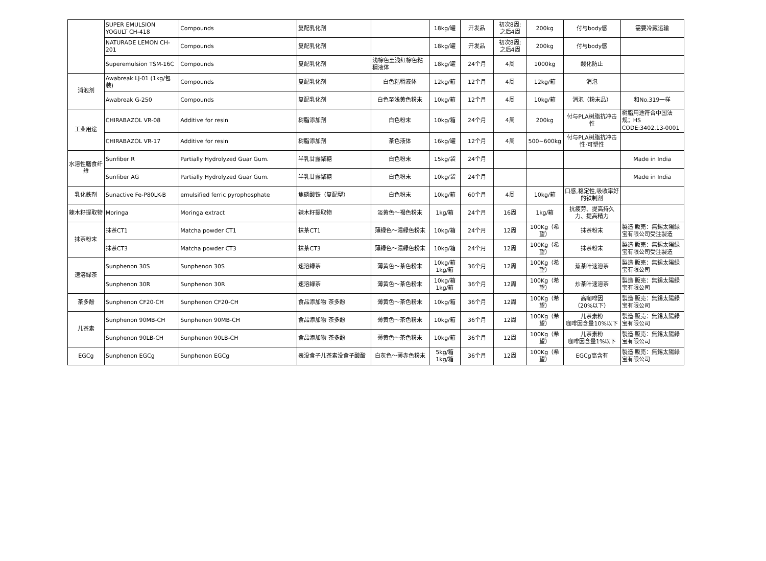| | SUPER EMULSION YOGULT CH-418 | Compounds | 复配乳化剂 | | 18kg/罐 | 开发品 | 初次8周; 之后4周 | 200kg | 付与body感 | 需要冷藏运输 |
| | NATURADE LEMON CH-201 | Compounds | 复配乳化剂 | | 18kg/罐 | 开发品 | 初次8周; 之后4周 | 200kg | 付与body感 | |
| | Superemulsion TSM-16C | Compounds | 复配乳化剂 | 浅棕色至浅红棕色粘稠液体 | 18kg/罐 | 24个月 | 4周 | 1000kg | 酸化防止 | |
| 消泡剂 | Awabreak LJ-01 (1kg/包装) | Compounds | 复配乳化剂 | 白色粘稠液体 | 12kg/箱 | 12个月 | 4周 | 12kg/箱 | 消泡 | |
| | Awabreak G-250 | Compounds | 复配乳化剂 | 白色至浅黄色粉末 | 10kg/箱 | 12个月 | 4周 | 10kg/箱 | 消泡（粉末品） | 和No.319一样 |
| 工业用途 | CHIRABAZOL VR-08 | Additive for resin | 树脂添加剂 | 白色粉末 | 10kg/箱 | 24个月 | 4周 | 200kg | 付与PLA树脂抗冲击性 | 树脂用途符合中国法规；HS CODE:3402.13-0001 |
| | CHIRABAZOL VR-17 | Additive for resin | 树脂添加剂 | 茶色液体 | 16kg/罐 | 12个月 | 4周 | 500~600kg | 付与PLA树脂抗冲击性·可塑性 | |
| 水溶性膳食纤维 | Sunfiber R | Partially Hydrolyzed Guar Gum. | 半乳甘露聚糖 | 白色粉末 | 15kg/袋 | 24个月 | | | | Made in India |
| | Sunfiber AG | Partially Hydrolyzed Guar Gum. | 半乳甘露聚糖 | 白色粉末 | 10kg/袋 | 24个月 | | | | Made in India |
| 乳化鉄剤 | Sunactive Fe-P80LK-B | emulsified ferric pyrophosphate | 焦磷酸铁（复配型） | 白色粉末 | 10kg/箱 | 60个月 | 4周 | 10kg/箱 | 口感,稳定性,吸收率好的铁制剂 | |
| 辣木籽提取物 | Moringa | Moringa extract | 辣木籽提取物 | 淡黄色～褐色粉末 | 1kg/箱 | 24个月 | 16周 | 1kg/箱 | 抗疲劳、提高持久力、提高精力 | |
| 抹茶粉末 | 抹茶CT1 | Matcha powder CT1 | 抹茶CT1 | 薄緑色～濃緑色粉末 | 10kg/箱 | 24个月 | 12周 | 100Kg（希望） | 抹茶粉末 | 製造·販売：無錫太陽緑宝有限公司受注製造 |
| | 抹茶CT3 | Matcha powder CT3 | 抹茶CT3 | 薄緑色～濃緑色粉末 | 10kg/箱 | 24个月 | 12周 | 100Kg（希望） | 抹茶粉末 | 製造·販売：無錫太陽緑宝有限公司受注製造 |
| 速溶緑茶 | Sunphenon 30S | Sunphenon 30S | 速溶緑茶 | 薄黄色～茶色粉末 | 10kg/箱 1kg/箱 | 36个月 | 12周 | 100Kg（希望） | 蒸茶叶速溶茶 | 製造·販売：無錫太陽緑宝有限公司 |
| | Sunphenon 30R | Sunphenon 30R | 速溶緑茶 | 薄黄色～茶色粉末 | 10kg/箱 1kg/箱 | 36个月 | 12周 | 100Kg（希望） | 炒茶叶速溶茶 | 製造·販売：無錫太陽緑宝有限公司 |
| 茶多酚 | Sunphenon CF20-CH | Sunphenon CF20-CH | 食品添加物 茶多酚 | 薄黄色～茶色粉末 | 10kg/箱 | 36个月 | 12周 | 100Kg（希望） | 高咖啡因 （20%以下） | 製造·販売：無錫太陽緑宝有限公司 |
| 儿茶素 | Sunphenon 90MB-CH | Sunphenon 90MB-CH | 食品添加物 茶多酚 | 薄黄色～茶色粉末 | 10kg/箱 | 36个月 | 12周 | 100Kg（希望） | 儿茶素粉 咖啡因含量10%以下 | 製造·販売：無錫太陽緑宝有限公司 |
| | Sunphenon 90LB-CH | Sunphenon 90LB-CH | 食品添加物 茶多酚 | 薄黄色～茶色粉末 | 10kg/箱 | 36个月 | 12周 | 100Kg（希望） | 儿茶素粉 咖啡因含量1%以下 | 製造·販売：無錫太陽緑宝有限公司 |
| EGCg | Sunphenon EGCg | Sunphenon EGCg | 表没食子儿茶素没食子酸酯 | 白灰色～薄赤色粉末 | 5kg/箱 1kg/箱 | 36个月 | 12周 | 100Kg（希望） | EGCg高含有 | 製造·販売：無錫太陽緑宝有限公司 |